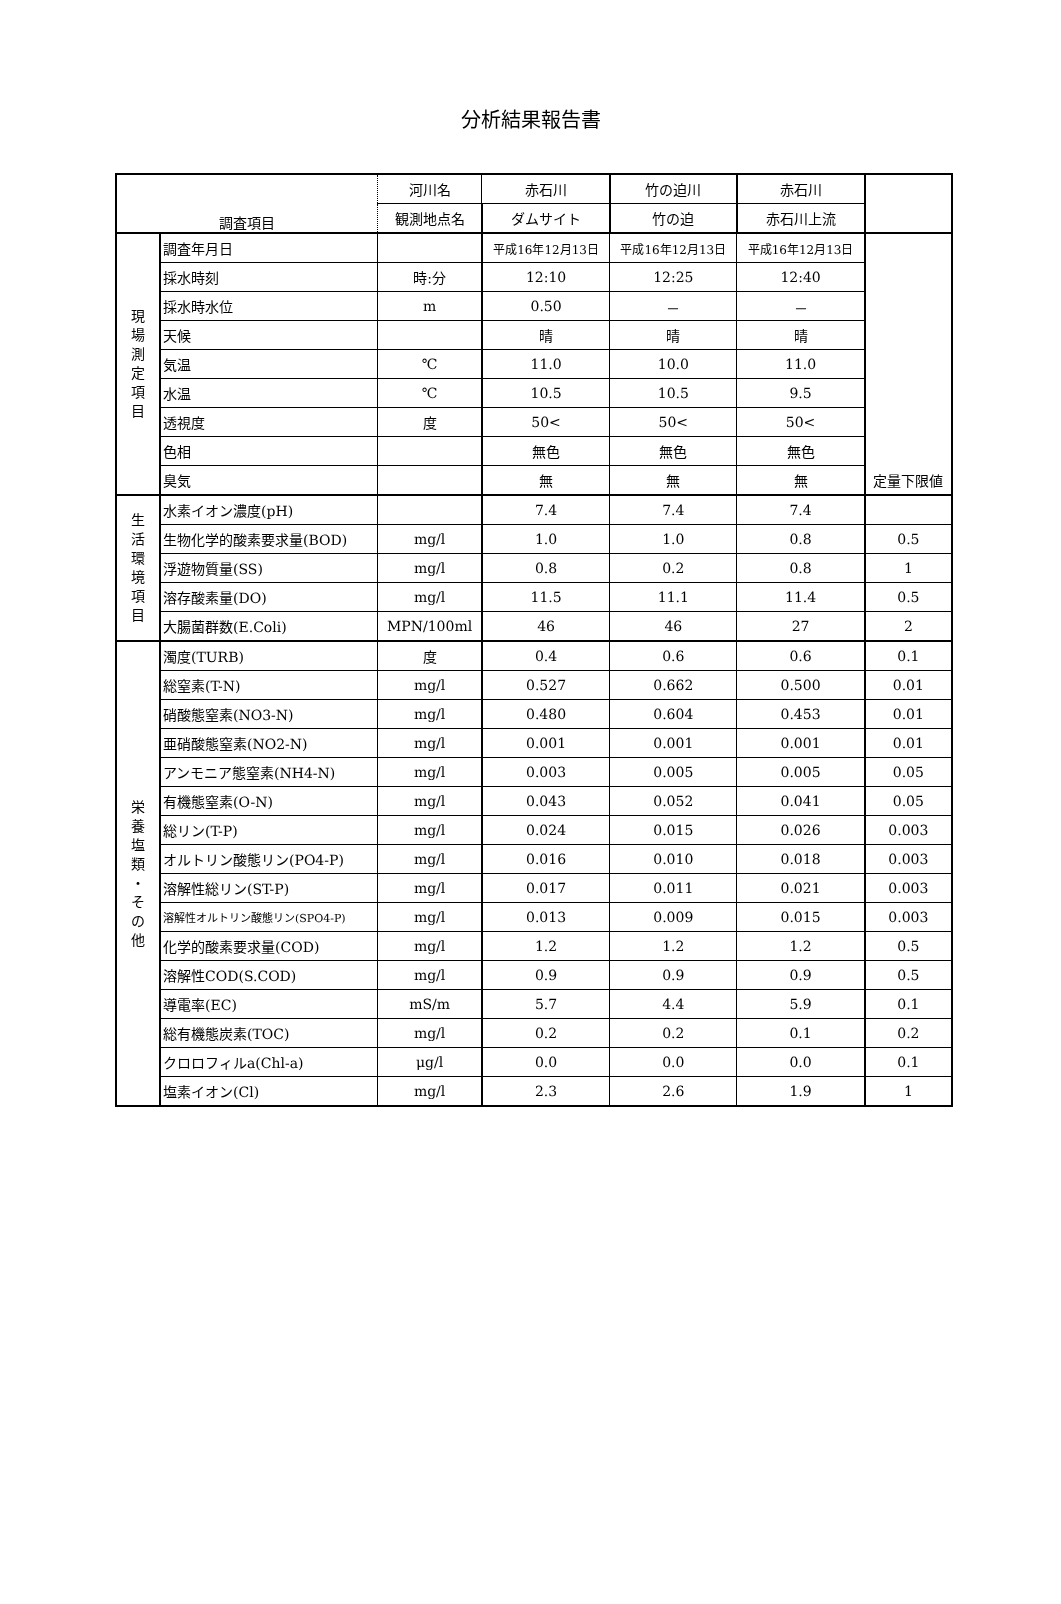分析結果報告書
| 調査項目 | | 河川名 | 赤石川 | 竹の迫川 | 赤石川 | |
| --- | --- | --- | --- | --- | --- | --- |
| | | 観測地点名 | ダムサイト | 竹の迫 | 赤石川上流 | |
| 現 場 測 定 項 目 | 調査年月日 | | 平成16年12月13日 | 平成16年12月13日 | 平成16年12月13日 | |
| | 採水時刻 | 時:分 | 12:10 | 12:25 | 12:40 | |
| | 採水時水位 | m | 0.50 | － | － | |
| | 天候 | | 晴 | 晴 | 晴 | |
| | 気温 | ℃ | 11.0 | 10.0 | 11.0 | |
| | 水温 | ℃ | 10.5 | 10.5 | 9.5 | |
| | 透視度 | 度 | 50< | 50< | 50< | |
| | 色相 | | 無色 | 無色 | 無色 | |
| | 臭気 | | 無 | 無 | 無 | 定量下限値 |
| 生 活 環 境 項 目 | 水素イオン濃度(pH) | | 7.4 | 7.4 | 7.4 | |
| | 生物化学的酸素要求量(BOD) | mg/l | 1.0 | 1.0 | 0.8 | 0.5 |
| | 浮遊物質量(SS) | mg/l | 0.8 | 0.2 | 0.8 | 1 |
| | 溶存酸素量(DO) | mg/l | 11.5 | 11.1 | 11.4 | 0.5 |
| | 大腸菌群数(E.Coli) | MPN/100ml | 46 | 46 | 27 | 2 |
| 栄 養 塩 類 ・ そ の 他 | 濁度(TURB) | 度 | 0.4 | 0.6 | 0.6 | 0.1 |
| | 総窒素(T-N) | mg/l | 0.527 | 0.662 | 0.500 | 0.01 |
| | 硝酸態窒素(NO3-N) | mg/l | 0.480 | 0.604 | 0.453 | 0.01 |
| | 亜硝酸態窒素(NO2-N) | mg/l | 0.001 | 0.001 | 0.001 | 0.01 |
| | アンモニア態窒素(NH4-N) | mg/l | 0.003 | 0.005 | 0.005 | 0.05 |
| | 有機態窒素(O-N) | mg/l | 0.043 | 0.052 | 0.041 | 0.05 |
| | 総リン(T-P) | mg/l | 0.024 | 0.015 | 0.026 | 0.003 |
| | オルトリン酸態リン(PO4-P) | mg/l | 0.016 | 0.010 | 0.018 | 0.003 |
| | 溶解性総リン(ST-P) | mg/l | 0.017 | 0.011 | 0.021 | 0.003 |
| | 溶解性オルトリン酸態リン(SPO4-P) | mg/l | 0.013 | 0.009 | 0.015 | 0.003 |
| | 化学的酸素要求量(COD) | mg/l | 1.2 | 1.2 | 1.2 | 0.5 |
| | 溶解性COD(S.COD) | mg/l | 0.9 | 0.9 | 0.9 | 0.5 |
| | 導電率(EC) | mS/m | 5.7 | 4.4 | 5.9 | 0.1 |
| | 総有機態炭素(TOC) | mg/l | 0.2 | 0.2 | 0.1 | 0.2 |
| | クロロフィルa(Chl-a) | μg/l | 0.0 | 0.0 | 0.0 | 0.1 |
| | 塩素イオン(Cl) | mg/l | 2.3 | 2.6 | 1.9 | 1 |